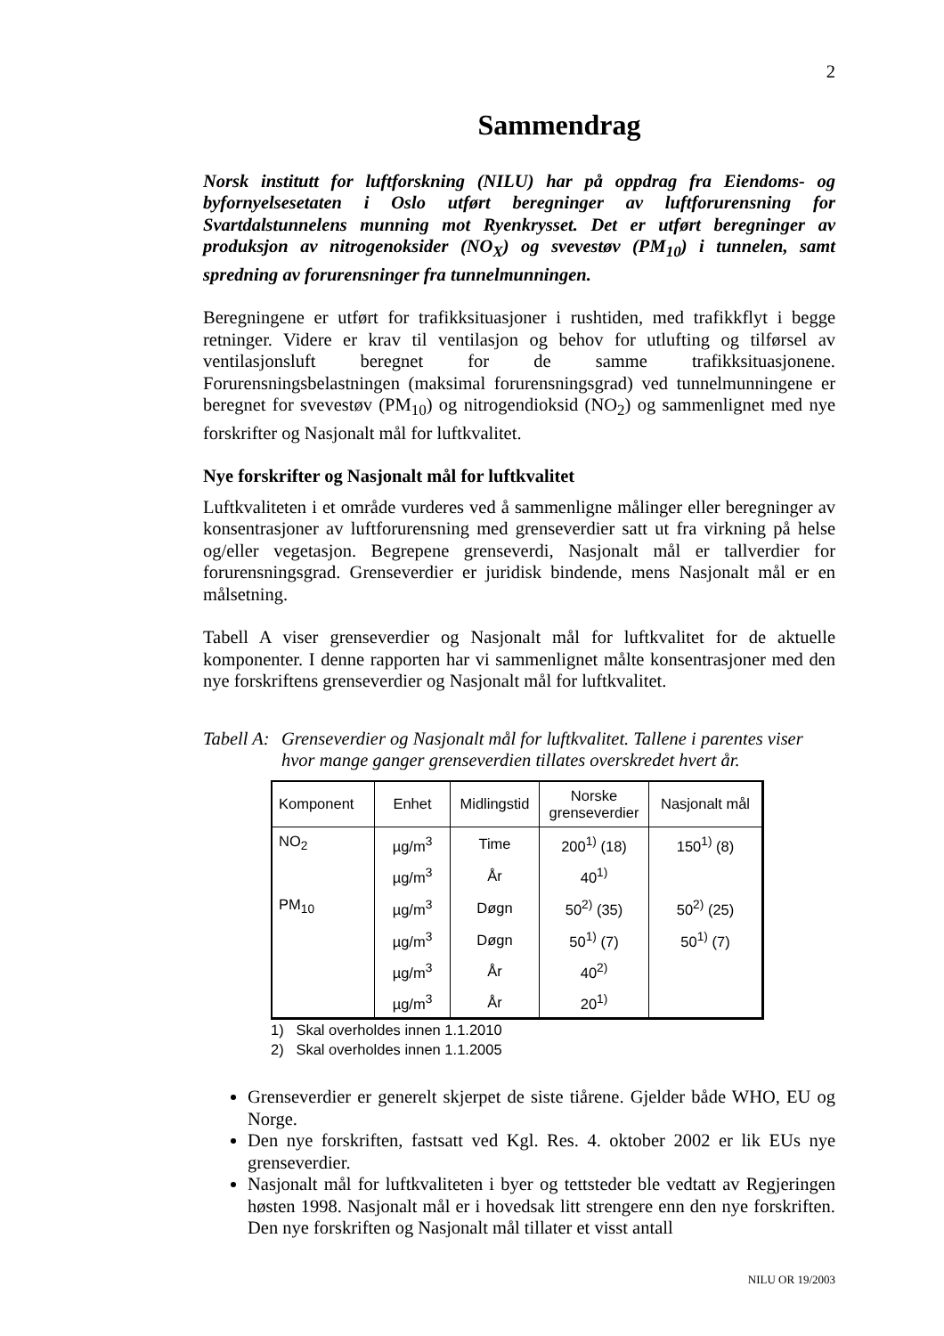2
Sammendrag
Norsk institutt for luftforskning (NILU) har på oppdrag fra Eiendoms- og byfornyelsesetaten i Oslo utført beregninger av luftforurensning for Svartdalstunnelens munning mot Ryenkrysset. Det er utført beregninger av produksjon av nitrogenoksider (NO<sub>X</sub>) og svevestøv (PM<sub>10</sub>) i tunnelen, samt spredning av forurensninger fra tunnelmunningen.
Beregningene er utført for trafikksituasjoner i rushtiden, med trafikkflyt i begge retninger. Videre er krav til ventilasjon og behov for utlufting og tilførsel av ventilasjonsluft beregnet for de samme trafikksituasjonene. Forurensningsbelastningen (maksimal forurensningsgrad) ved tunnelmunningene er beregnet for svevestøv (PM<sub>10</sub>) og nitrogendioksid (NO<sub>2</sub>) og sammenlignet med nye forskrifter og Nasjonalt mål for luftkvalitet.
Nye forskrifter og Nasjonalt mål for luftkvalitet
Luftkvaliteten i et område vurderes ved å sammenligne målinger eller beregninger av konsentrasjoner av luftforurensning med grenseverdier satt ut fra virkning på helse og/eller vegetasjon. Begrepene grenseverdi, Nasjonalt mål er tallverdier for forurensningsgrad. Grenseverdier er juridisk bindende, mens Nasjonalt mål er en målsetning.
Tabell A viser grenseverdier og Nasjonalt mål for luftkvalitet for de aktuelle komponenter. I denne rapporten har vi sammenlignet målte konsentrasjoner med den nye forskriftens grenseverdier og Nasjonalt mål for luftkvalitet.
Tabell A: Grenseverdier og Nasjonalt mål for luftkvalitet. Tallene i parentes viser hvor mange ganger grenseverdien tillates overskredet hvert år.
| Komponent | Enhet | Midlingstid | Norske grenseverdier | Nasjonalt mål |
| --- | --- | --- | --- | --- |
| NO<sub>2</sub> | µg/m<sup>3</sup> | Time | 200<sup>1)</sup> (18) | 150<sup>1)</sup> (8) |
| | µg/m<sup>3</sup> | År | 40<sup>1)</sup> | |
| PM<sub>10</sub> | µg/m<sup>3</sup> | Døgn | 50<sup>2)</sup> (35) | 50<sup>2)</sup> (25) |
| | µg/m<sup>3</sup> | Døgn | 50<sup>1)</sup> (7) | 50<sup>1)</sup> (7) |
| | µg/m<sup>3</sup> | År | 40<sup>2)</sup> | |
| | µg/m<sup>3</sup> | År | 20<sup>1)</sup> | |
1) Skal overholdes innen 1.1.2010
2) Skal overholdes innen 1.1.2005
Grenseverdier er generelt skjerpet de siste tiårene. Gjelder både WHO, EU og Norge.
Den nye forskriften, fastsatt ved Kgl. Res. 4. oktober 2002 er lik EUs nye grenseverdier.
Nasjonalt mål for luftkvaliteten i byer og tettsteder ble vedtatt av Regjeringen høsten 1998. Nasjonalt mål er i hovedsak litt strengere enn den nye forskriften. Den nye forskriften og Nasjonalt mål tillater et visst antall
NILU OR 19/2003